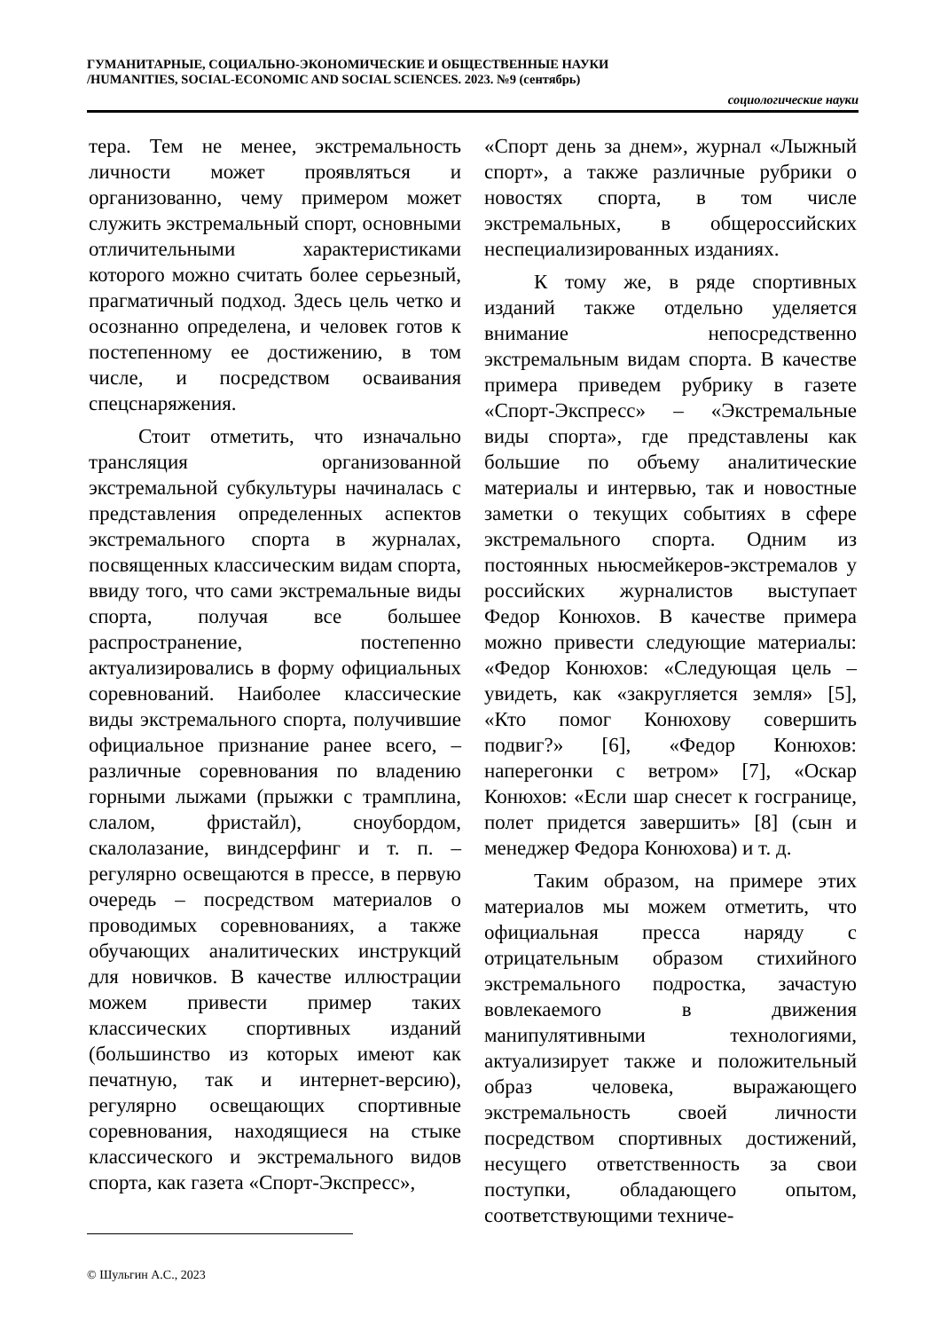ГУМАНИТАРНЫЕ, СОЦИАЛЬНО-ЭКОНОМИЧЕСКИЕ И ОБЩЕСТВЕННЫЕ НАУКИ
/HUMANITIES, SOCIAL-ECONOMIC AND SOCIAL SCIENCES. 2023. №9 (сентябрь)
социологические науки
тера. Тем не менее, экстремальность личности может проявляться и организованно, чему примером может служить экстремальный спорт, основными отличительными характеристиками которого можно считать более серьезный, прагматичный подход. Здесь цель четко и осознанно определена, и человек готов к постепенному ее достижению, в том числе, и посредством осваивания спецснаряжения.
Стоит отметить, что изначально трансляция организованной экстремальной субкультуры начиналась с представления определенных аспектов экстремального спорта в журналах, посвященных классическим видам спорта, ввиду того, что сами экстремальные виды спорта, получая все большее распространение, постепенно актуализировались в форму официальных соревнований. Наиболее классические виды экстремального спорта, получившие официальное признание ранее всего, – различные соревнования по владению горными лыжами (прыжки с трамплина, слалом, фристайл), сноубордом, скалолазание, виндсерфинг и т. п. – регулярно освещаются в прессе, в первую очередь – посредством материалов о проводимых соревнованиях, а также обучающих аналитических инструкций для новичков. В качестве иллюстрации можем привести пример таких классических спортивных изданий (большинство из которых имеют как печатную, так и интернет-версию), регулярно освещающих спортивные соревнования, находящиеся на стыке классического и экстремального видов спорта, как газета «Спорт-Экспресс»,
«Спорт день за днем», журнал «Лыжный спорт», а также различные рубрики о новостях спорта, в том числе экстремальных, в общероссийских неспециализированных изданиях.
К тому же, в ряде спортивных изданий также отдельно уделяется внимание непосредственно экстремальным видам спорта. В качестве примера приведем рубрику в газете «Спорт-Экспресс» – «Экстремальные виды спорта», где представлены как большие по объему аналитические материалы и интервью, так и новостные заметки о текущих событиях в сфере экстремального спорта. Одним из постоянных ньюсмейкеров-экстремалов у российских журналистов выступает Федор Конюхов. В качестве примера можно привести следующие материалы: «Федор Конюхов: «Следующая цель – увидеть, как «закругляется земля» [5], «Кто помог Конюхову совершить подвиг?» [6], «Федор Конюхов: наперегонки с ветром» [7], «Оскар Конюхов: «Если шар снесет к госгранице, полет придется завершить» [8] (сын и менеджер Федора Конюхова) и т. д.
Таким образом, на примере этих материалов мы можем отметить, что официальная пресса наряду с отрицательным образом стихийного экстремального подростка, зачастую вовлекаемого в движения манипулятивными технологиями, актуализирует также и положительный образ человека, выражающего экстремальность своей личности посредством спортивных достижений, несущего ответственность за свои поступки, обладающего опытом, соответствующими техниче-
© Шульгин А.С., 2023